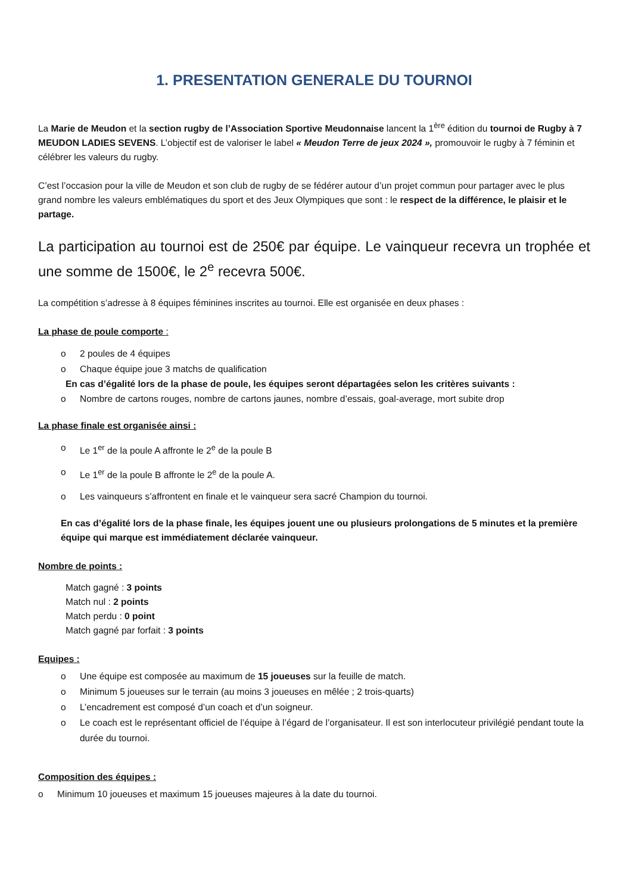1. PRESENTATION GENERALE DU TOURNOI
La Marie de Meudon et la section rugby de l’Association Sportive Meudonnaise lancent la 1<sup>ère</sup> édition du tournoi de Rugby à 7 MEUDON LADIES SEVENS. L’objectif est de valoriser le label « Meudon Terre de jeux 2024 », promouvoir le rugby à 7 féminin et célébrer les valeurs du rugby.
C’est l’occasion pour la ville de Meudon et son club de rugby de se fédérer autour d’un projet commun pour partager avec le plus grand nombre les valeurs emblématiques du sport et des Jeux Olympiques que sont : le respect de la différence, le plaisir et le partage.
La participation au tournoi est de 250€ par équipe. Le vainqueur recevra un trophée et une somme de 1500€, le 2<sup>e</sup> recevra 500€.
La compétition s’adresse à 8 équipes féminines inscrites au tournoi. Elle est organisée en deux phases :
La phase de poule comporte :
o 2 poules de 4 équipes
o Chaque équipe joue 3 matchs de qualification
En cas d’égalité lors de la phase de poule, les équipes seront départagées selon les critères suivants :
o Nombre de cartons rouges, nombre de cartons jaunes, nombre d’essais, goal-average, mort subite drop
La phase finale est organisée ainsi :
o Le 1<sup>er</sup> de la poule A affronte le 2<sup>e</sup> de la poule B
o Le 1<sup>er</sup> de la poule B affronte le 2<sup>e</sup> de la poule A.
o Les vainqueurs s’affrontent en finale et le vainqueur sera sacré Champion du tournoi.
En cas d’égalité lors de la phase finale, les équipes jouent une ou plusieurs prolongations de 5 minutes et la première équipe qui marque est immédiatement déclarée vainqueur.
Nombre de points :
Match gagné : 3 points
Match nul : 2 points
Match perdu : 0 point
Match gagné par forfait : 3 points
Equipes :
o Une équipe est composée au maximum de 15 joueuses sur la feuille de match.
o Minimum 5 joueuses sur le terrain (au moins 3 joueuses en mêlée ; 2 trois-quarts)
o L’encadrement est composé d’un coach et d’un soigneur.
o Le coach est le représentant officiel de l’équipe à l’égard de l’organisateur. Il est son interlocuteur privilégié pendant toute la durée du tournoi.
Composition des équipes :
o Minimum 10 joueuses et maximum 15 joueuses majeures à la date du tournoi.